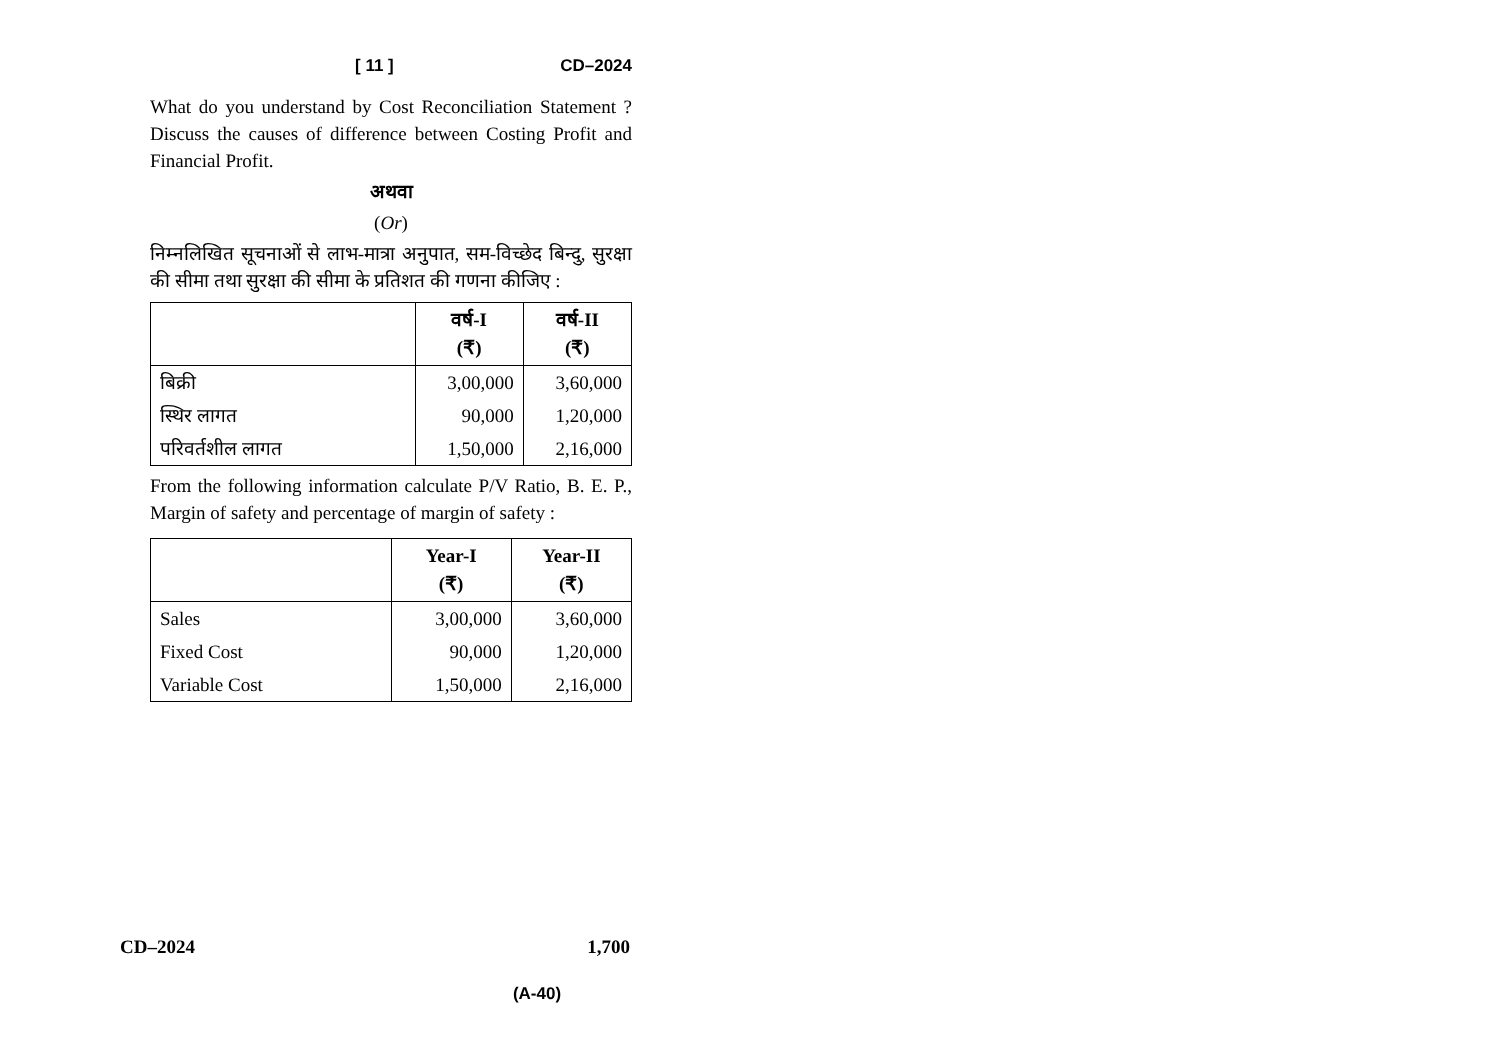[ 11 ] CD–2024
What do you understand by Cost Reconciliation Statement ? Discuss the causes of difference between Costing Profit and Financial Profit.
अथवा
(Or)
निम्नलिखित सूचनाओं से लाभ-मात्रा अनुपात, सम-विच्छेद बिन्दु, सुरक्षा की सीमा तथा सुरक्षा की सीमा के प्रतिशत की गणना कीजिए :
| | वर्ष-I (₹) | वर्ष-II (₹) |
| --- | --- | --- |
| बिक्री | 3,00,000 | 3,60,000 |
| स्थिर लागत | 90,000 | 1,20,000 |
| परिवर्तशील लागत | 1,50,000 | 2,16,000 |
From the following information calculate P/V Ratio, B. E. P., Margin of safety and percentage of margin of safety :
| | Year-I (₹) | Year-II (₹) |
| --- | --- | --- |
| Sales | 3,00,000 | 3,60,000 |
| Fixed Cost | 90,000 | 1,20,000 |
| Variable Cost | 1,50,000 | 2,16,000 |
CD–2024 1,700
(A-40)